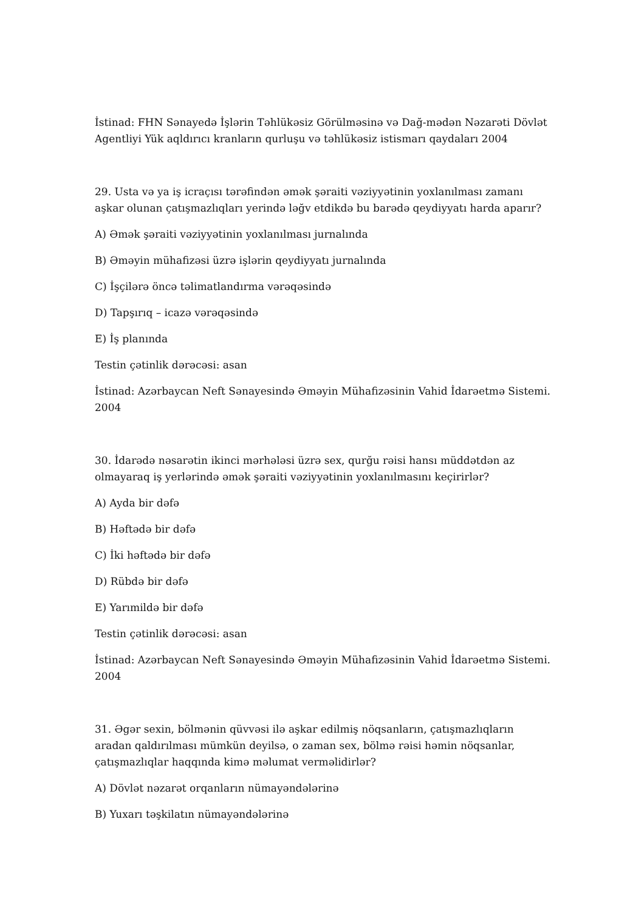İstinad: FHN Sənayedə İşlərin Təhlükəsiz Görülməsinə və Dağ-mədən Nəzarəti Dövlət Agentliyi Yük aqldırıcı kranların qurluşu və təhlükəsiz istismarı qaydaları 2004
29. Usta və ya iş icraçısı tərəfindən əmək şəraiti vəziyyətinin yoxlanılması zamanı aşkar olunan çatışmazlıqları yerində ləğv etdikdə bu barədə qeydiyyatı harda aparır?
A) Əmək şəraiti vəziyyətinin yoxlanılması jurnalında
B) Əməyin mühafizəsi üzrə işlərin qeydiyyatı jurnalında
C) İşçilərə öncə təlimatlandırma vərəqəsində
D) Tapşırıq – icazə vərəqəsində
E) İş planında
Testin çətinlik dərəcəsi: asan
İstinad: Azərbaycan Neft Sənayesində Əməyin Mühafizəsinin Vahid İdarəetmə Sistemi. 2004
30. İdarədə nəsarətin ikinci mərhələsi üzrə sex, qurğu rəisi hansı müddətdən az olmayaraq iş yerlərində əmək şəraiti vəziyyətinin yoxlanılmasını keçirirlər?
A) Ayda bir dəfə
B) Həftədə bir dəfə
C) İki həftədə bir dəfə
D) Rübdə bir dəfə
E) Yarımildə bir dəfə
Testin çətinlik dərəcəsi: asan
İstinad: Azərbaycan Neft Sənayesində Əməyin Mühafizəsinin Vahid İdarəetmə Sistemi. 2004
31. Əgər sexin, bölmənin qüvvəsi ilə aşkar edilmiş nöqsanların, çatışmazlıqların aradan qaldırılması mümkün deyilsə, o zaman sex, bölmə rəisi həmin nöqsanlar, çatışmazlıqlar haqqında kimə məlumat verməlidirlər?
A) Dövlət nəzarət orqanların nümayəndələrinə
B) Yuxarı təşkilatın nümayəndələrinə